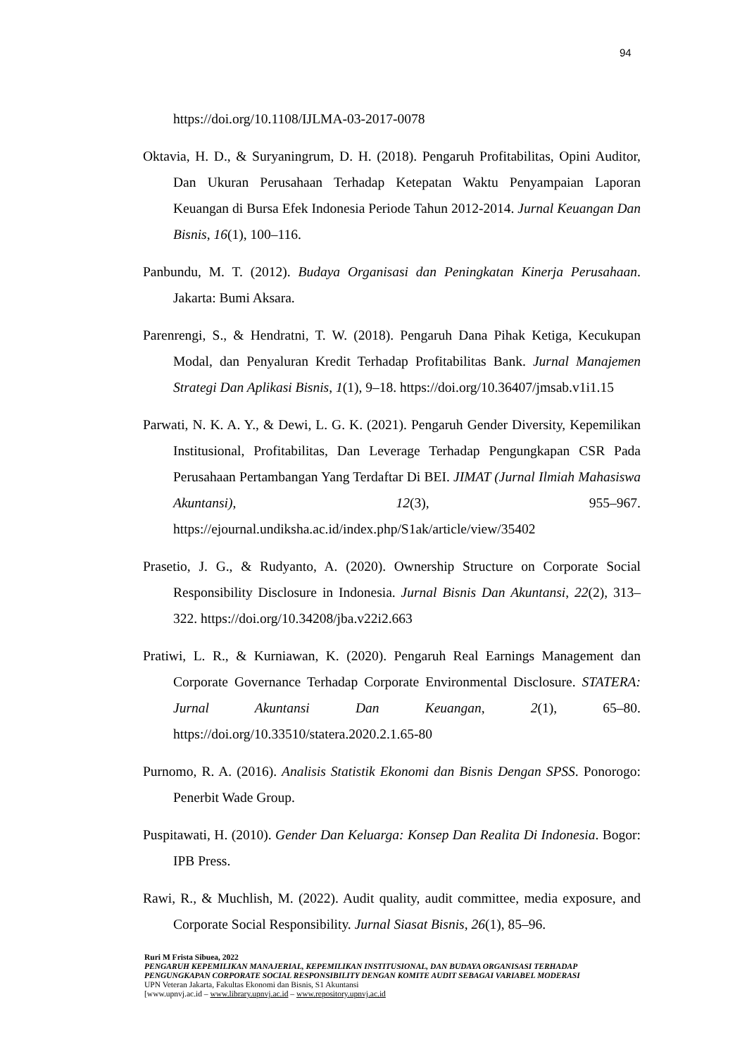94
https://doi.org/10.1108/IJLMA-03-2017-0078
Oktavia, H. D., & Suryaningrum, D. H. (2018). Pengaruh Profitabilitas, Opini Auditor, Dan Ukuran Perusahaan Terhadap Ketepatan Waktu Penyampaian Laporan Keuangan di Bursa Efek Indonesia Periode Tahun 2012-2014. Jurnal Keuangan Dan Bisnis, 16(1), 100–116.
Panbundu, M. T. (2012). Budaya Organisasi dan Peningkatan Kinerja Perusahaan. Jakarta: Bumi Aksara.
Parenrengi, S., & Hendratni, T. W. (2018). Pengaruh Dana Pihak Ketiga, Kecukupan Modal, dan Penyaluran Kredit Terhadap Profitabilitas Bank. Jurnal Manajemen Strategi Dan Aplikasi Bisnis, 1(1), 9–18. https://doi.org/10.36407/jmsab.v1i1.15
Parwati, N. K. A. Y., & Dewi, L. G. K. (2021). Pengaruh Gender Diversity, Kepemilikan Institusional, Profitabilitas, Dan Leverage Terhadap Pengungkapan CSR Pada Perusahaan Pertambangan Yang Terdaftar Di BEI. JIMAT (Jurnal Ilmiah Mahasiswa Akuntansi), 12(3), 955–967. https://ejournal.undiksha.ac.id/index.php/S1ak/article/view/35402
Prasetio, J. G., & Rudyanto, A. (2020). Ownership Structure on Corporate Social Responsibility Disclosure in Indonesia. Jurnal Bisnis Dan Akuntansi, 22(2), 313–322. https://doi.org/10.34208/jba.v22i2.663
Pratiwi, L. R., & Kurniawan, K. (2020). Pengaruh Real Earnings Management dan Corporate Governance Terhadap Corporate Environmental Disclosure. STATERA: Jurnal Akuntansi Dan Keuangan, 2(1), 65–80. https://doi.org/10.33510/statera.2020.2.1.65-80
Purnomo, R. A. (2016). Analisis Statistik Ekonomi dan Bisnis Dengan SPSS. Ponorogo: Penerbit Wade Group.
Puspitawati, H. (2010). Gender Dan Keluarga: Konsep Dan Realita Di Indonesia. Bogor: IPB Press.
Rawi, R., & Muchlish, M. (2022). Audit quality, audit committee, media exposure, and Corporate Social Responsibility. Jurnal Siasat Bisnis, 26(1), 85–96.
Ruri M Frista Sibuea, 2022
PENGARUH KEPEMILIKAN MANAJERIAL, KEPEMILIKAN INSTITUSIONAL, DAN BUDAYA ORGANISASI TERHADAP PENGUNGKAPAN CORPORATE SOCIAL RESPONSIBILITY DENGAN KOMITE AUDIT SEBAGAI VARIABEL MODERASI
UPN Veteran Jakarta, Fakultas Ekonomi dan Bisnis, S1 Akuntansi
[www.upnvj.ac.id – www.library.upnvj.ac.id – www.repository.upnvj.ac.id